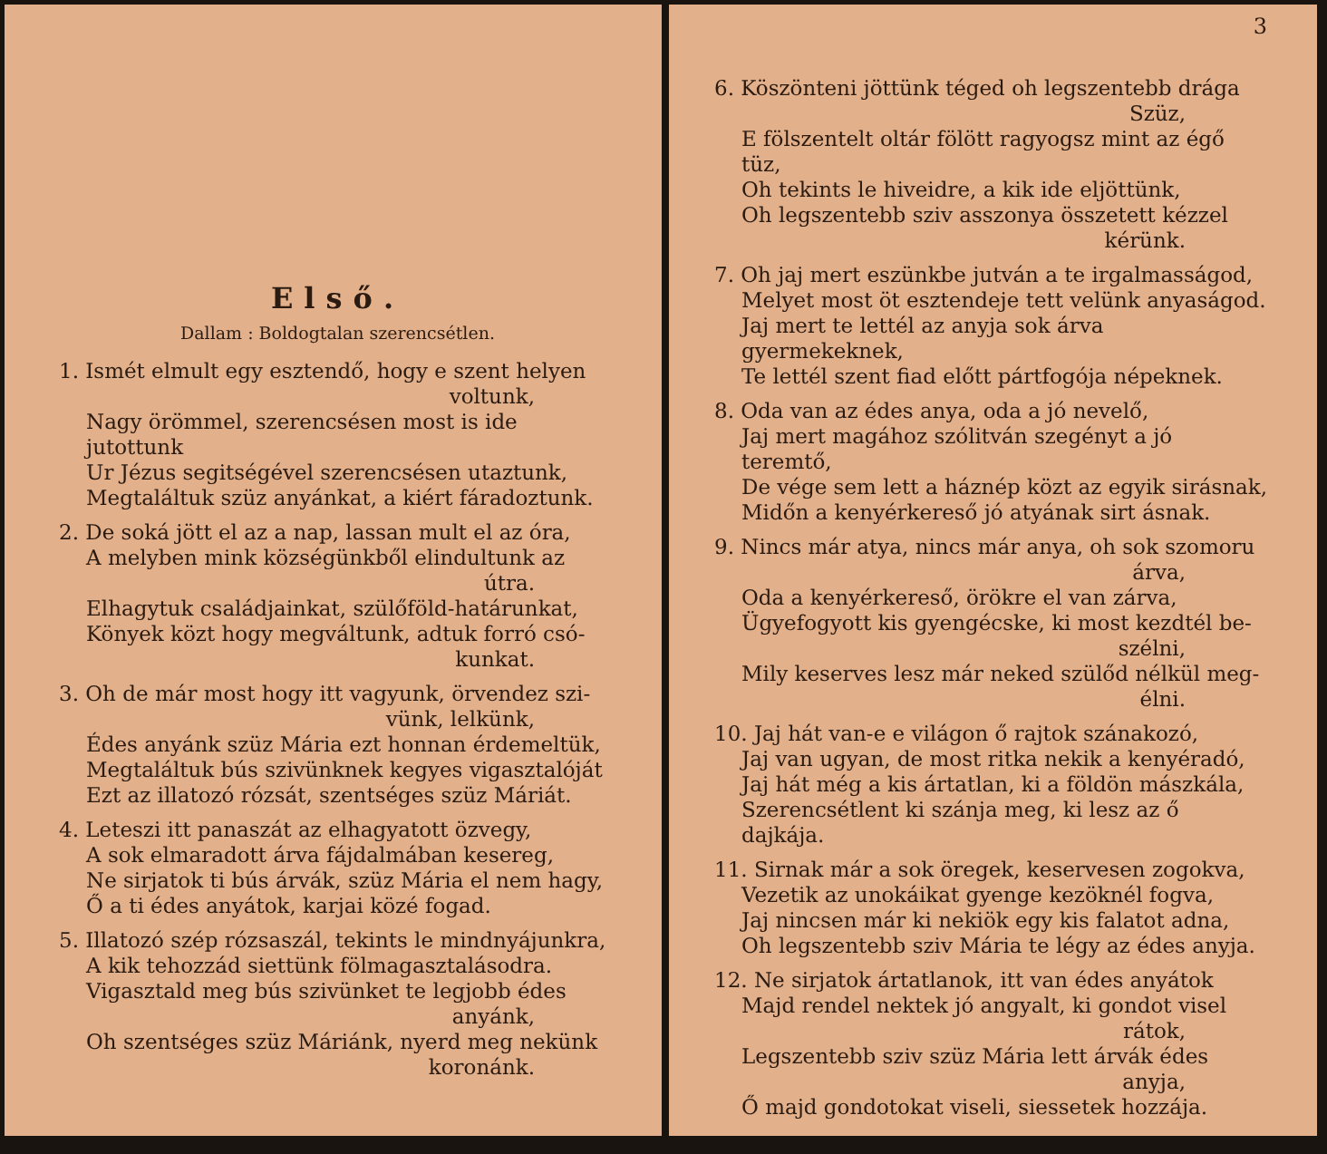Első.
Dallam : Boldogtalan szerencsétlen.
1. Ismét elmult egy esztendő, hogy e szent helyen
voltunk,
Nagy örömmel, szerencsésen most is ide jutottunk
Ur Jézus segitségével szerencsésen utaztunk,
Megtaláltuk szüz anyánkat, a kiért fáradoztunk.
2. De soká jött el az a nap, lassan mult el az óra,
A melyben mink községünkből elindultunk az
útra.
Elhagytuk családjainkat, szülőföld-határunkat,
Könyek közt hogy megváltunk, adtuk forró csó-
kunkat.
3. Oh de már most hogy itt vagyunk, örvendez szi-
vünk, lelkünk,
Édes anyánk szüz Mária ezt honnan érdemeltük,
Megtaláltuk bús szivünknek kegyes vigasztalóját
Ezt az illatozó rózsát, szentséges szüz Máriát.
4. Leteszi itt panaszát az elhagyatott özvegy,
A sok elmaradott árva fájdalmában kesereg,
Ne sirjatok ti bús árvák, szüz Mária el nem hagy,
Ő a ti édes anyátok, karjai közé fogad.
5. Illatozó szép rózsaszál, tekints le mindnyájunkra,
A kik tehozzád siettünk fölmagasztalásodra.
Vigasztald meg bús szivünket te legjobb édes
anyánk,
Oh szentséges szüz Máriánk, nyerd meg nekünk
koronánk.
3
6. Köszönteni jöttünk téged oh legszentebb drága
Szüz,
E fölszentelt oltár fölött ragyogsz mint az égő tüz,
Oh tekints le hiveidre, a kik ide eljöttünk,
Oh legszentebb sziv asszonya összetett kézzel
kérünk.
7. Oh jaj mert eszünkbe jutván a te irgalmasságod,
Melyet most öt esztendeje tett velünk anyaságod.
Jaj mert te lettél az anyja sok árva gyermekeknek,
Te lettél szent fiad előtt pártfogója népeknek.
8. Oda van az édes anya, oda a jó nevelő,
Jaj mert magához szólitván szegényt a jó teremtő,
De vége sem lett a háznép közt az egyik sirásnak,
Midőn a kenyérkereső jó atyának sirt ásnak.
9. Nincs már atya, nincs már anya, oh sok szomoru
árva,
Oda a kenyérkereső, örökre el van zárva,
Ügyefogyott kis gyengécske, ki most kezdtél be-
szélni,
Mily keserves lesz már neked szülőd nélkül meg-
élni.
10. Jaj hát van-e e világon ő rajtok szánakozó,
Jaj van ugyan, de most ritka nekik a kenyéradó,
Jaj hát még a kis ártatlan, ki a földön mászkála,
Szerencsétlent ki szánja meg, ki lesz az ő dajkája.
11. Sirnak már a sok öregek, keservesen zogokva,
Vezetik az unokáikat gyenge kezöknél fogva,
Jaj nincsen már ki nekiök egy kis falatot adna,
Oh legszentebb sziv Mária te légy az édes anyja.
12. Ne sirjatok ártatlanok, itt van édes anyátok
Majd rendel nektek jó angyalt, ki gondot visel
rátok,
Legszentebb sziv szüz Mária lett árvák édes
anyja,
Ő majd gondotokat viseli, siessetek hozzája.